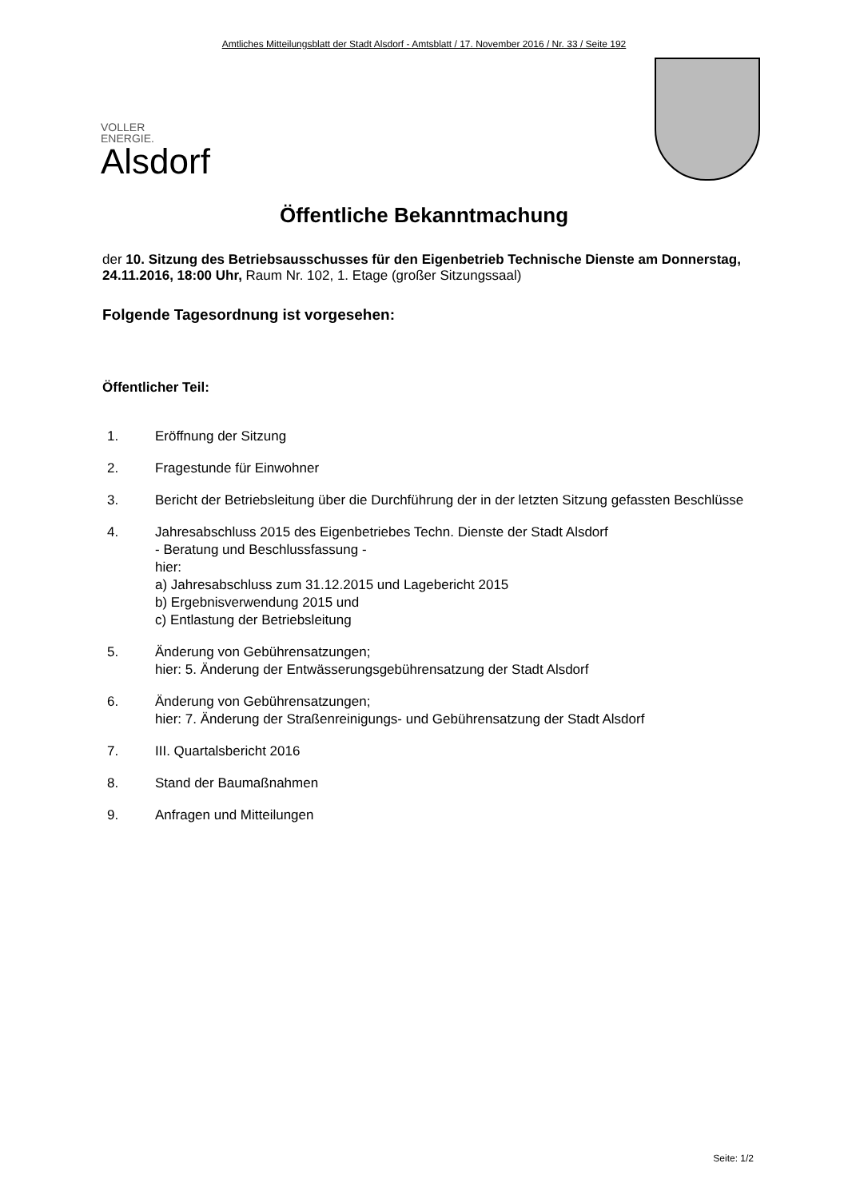Amtliches Mitteilungsblatt der Stadt Alsdorf - Amtsblatt / 17. November 2016 / Nr. 33 / Seite 192
VOLLER
ENERGIE.
Alsdorf
Öffentliche Bekanntmachung
der 10. Sitzung des Betriebsausschusses für den Eigenbetrieb Technische Dienste am Donnerstag, 24.11.2016, 18:00 Uhr, Raum Nr. 102, 1. Etage (großer Sitzungssaal)
Folgende Tagesordnung ist vorgesehen:
Öffentlicher Teil:
1. Eröffnung der Sitzung
2. Fragestunde für Einwohner
3. Bericht der Betriebsleitung über die Durchführung der in der letzten Sitzung gefassten Beschlüsse
4. Jahresabschluss 2015 des Eigenbetriebes Techn. Dienste der Stadt Alsdorf
- Beratung und Beschlussfassung -
hier:
a) Jahresabschluss zum 31.12.2015 und Lagebericht 2015
b) Ergebnisverwendung 2015 und
c) Entlastung der Betriebsleitung
5. Änderung von Gebührensatzungen;
hier: 5. Änderung der Entwässerungsgebührensatzung der Stadt Alsdorf
6. Änderung von Gebührensatzungen;
hier: 7. Änderung der Straßenreinigungs- und Gebührensatzung der Stadt Alsdorf
7. III. Quartalsbericht 2016
8. Stand der Baumaßnahmen
9. Anfragen und Mitteilungen
Seite: 1/2